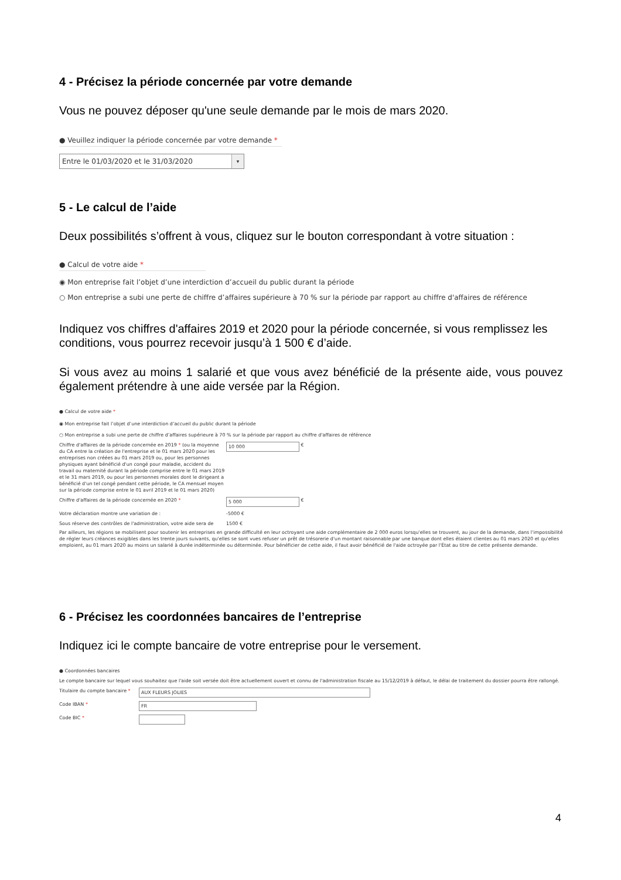4 - Précisez la période concernée par votre demande
Vous ne pouvez déposer qu'une seule demande par le mois de mars 2020.
● Veuillez indiquer la période concernée par votre demande *
Entre le 01/03/2020 et le 31/03/2020 ▾
5 - Le calcul de l’aide
Deux possibilités s’offrent à vous, cliquez sur le bouton correspondant à votre situation :
● Calcul de votre aide *
◉ Mon entreprise fait l’objet d’une interdiction d’accueil du public durant la période
○ Mon entreprise a subi une perte de chiffre d’affaires supérieure à 70 % sur la période par rapport au chiffre d'affaires de référence
Indiquez vos chiffres d'affaires 2019 et 2020 pour la période concernée, si vous remplissez les conditions, vous pourrez recevoir jusqu’à 1 500 € d’aide.
Si vous avez au moins 1 salarié et que vous avez bénéficié de la présente aide, vous pouvez également prétendre à une aide versée par la Région.
● Calcul de votre aide *
◉ Mon entreprise fait l’objet d’une interdiction d’accueil du public durant la période
○ Mon entreprise a subi une perte de chiffre d’affaires supérieure à 70 % sur la période par rapport au chiffre d'affaires de référence
Chiffre d'affaires de la période concernée en 2019 * (ou la moyenne du CA entre la création de l'entreprise et le 01 mars 2020 pour les entreprises non créées au 01 mars 2019 ou, pour les personnes physiques ayant bénéficié d'un congé pour maladie, accident du travail ou maternité durant la période comprise entre le 01 mars 2019 et le 31 mars 2019, ou pour les personnes morales dont le dirigeant a bénéficié d'un tel congé pendant cette période, le CA mensuel moyen sur la période comprise entre le 01 avril 2019 et le 01 mars 2020)
10 000
€
Chiffre d'affaires de la période concernée en 2020 *
5 000
€
Votre déclaration montre une variation de : -5000 €
Sous réserve des contrôles de l'administration, votre aide sera de
1500 €
Par ailleurs, les régions se mobilisent pour soutenir les entreprises en grande difficulté en leur octroyant une aide complémentaire de 2 000 euros lorsqu'elles se trouvent, au jour de la demande, dans l'impossibilité de régler leurs créances exigibles dans les trente jours suivants, qu'elles se sont vues refuser un prêt de trésorerie d'un montant raisonnable par une banque dont elles étaient clientes au 01 mars 2020 et qu'elles emploient, au 01 mars 2020 au moins un salarié à durée indéterminée ou déterminée. Pour bénéficier de cette aide, il faut avoir bénéficié de l'aide octroyée par l'État au titre de cette présente demande.
6 - Précisez les coordonnées bancaires de l’entreprise
Indiquez ici le compte bancaire de votre entreprise pour le versement.
● Coordonnées bancaires
Le compte bancaire sur lequel vous souhaitez que l'aide soit versée doit être actuellement ouvert et connu de l'administration fiscale au 15/12/2019 à défaut, le délai de traitement du dossier pourra être rallongé.
Titulaire du compte bancaire *
AUX FLEURS JOLIES
Code IBAN *
FR
Code BIC *
4